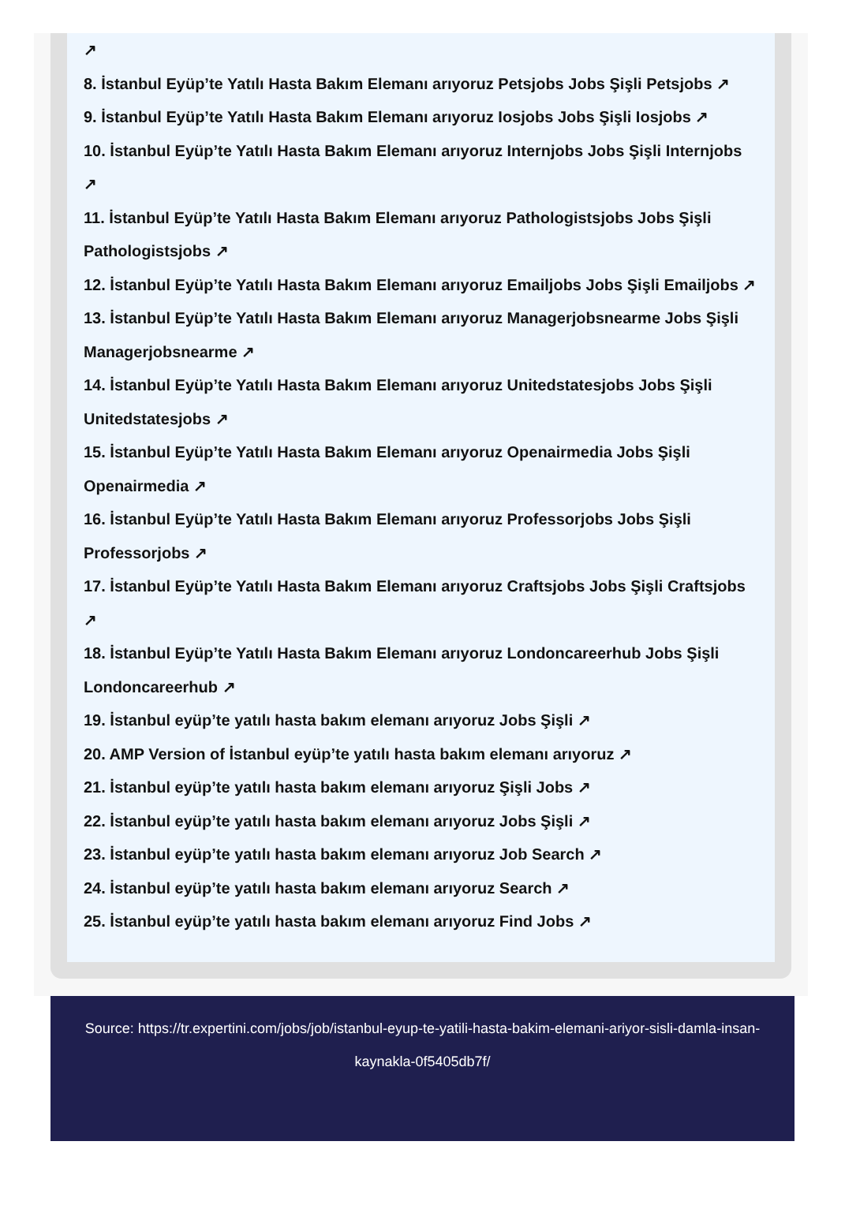↗
8. İstanbul Eyüp’te Yatılı Hasta Bakım Elemanı arıyoruz Petsjobs Jobs Şişli Petsjobs ↗
9. İstanbul Eyüp’te Yatılı Hasta Bakım Elemanı arıyoruz Iosjobs Jobs Şişli Iosjobs ↗
10. İstanbul Eyüp’te Yatılı Hasta Bakım Elemanı arıyoruz Internjobs Jobs Şişli Internjobs ↗
11. İstanbul Eyüp’te Yatılı Hasta Bakım Elemanı arıyoruz Pathologistsjobs Jobs Şişli Pathologistsjobs ↗
12. İstanbul Eyüp’te Yatılı Hasta Bakım Elemanı arıyoruz Emailjobs Jobs Şişli Emailjobs ↗
13. İstanbul Eyüp’te Yatılı Hasta Bakım Elemanı arıyoruz Managerjobsnearme Jobs Şişli Managerjobsnearme ↗
14. İstanbul Eyüp’te Yatılı Hasta Bakım Elemanı arıyoruz Unitedstatesjobs Jobs Şişli Unitedstatesjobs ↗
15. İstanbul Eyüp’te Yatılı Hasta Bakım Elemanı arıyoruz Openairmedia Jobs Şişli Openairmedia ↗
16. İstanbul Eyüp’te Yatılı Hasta Bakım Elemanı arıyoruz Professorjobs Jobs Şişli Professorjobs ↗
17. İstanbul Eyüp’te Yatılı Hasta Bakım Elemanı arıyoruz Craftsjobs Jobs Şişli Craftsjobs ↗
18. İstanbul Eyüp’te Yatılı Hasta Bakım Elemanı arıyoruz Londoncareerhub Jobs Şişli Londoncareerhub ↗
19. İstanbul eyüp’te yatılı hasta bakım elemanı arıyoruz Jobs Şişli ↗
20. AMP Version of İstanbul eyüp’te yatılı hasta bakım elemanı arıyoruz ↗
21. İstanbul eyüp’te yatılı hasta bakım elemanı arıyoruz Şişli Jobs ↗
22. İstanbul eyüp’te yatılı hasta bakım elemanı arıyoruz Jobs Şişli ↗
23. İstanbul eyüp’te yatılı hasta bakım elemanı arıyoruz Job Search ↗
24. İstanbul eyüp’te yatılı hasta bakım elemanı arıyoruz Search ↗
25. İstanbul eyüp’te yatılı hasta bakım elemanı arıyoruz Find Jobs ↗
Source: https://tr.expertini.com/jobs/job/istanbul-eyup-te-yatili-hasta-bakim-elemani-ariyor-sisli-damla-insan-kaynakla-0f5405db7f/